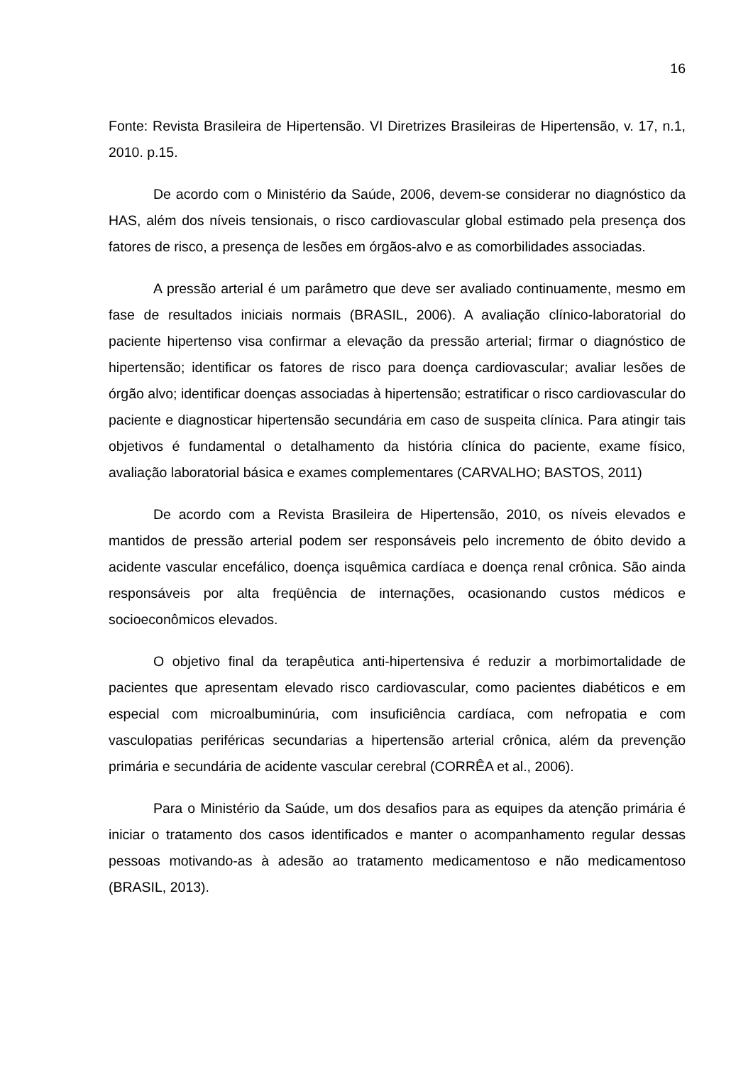16
Fonte: Revista Brasileira de Hipertensão. VI Diretrizes Brasileiras de Hipertensão, v. 17, n.1, 2010. p.15.
De acordo com o Ministério da Saúde, 2006, devem-se considerar no diagnóstico da HAS, além dos níveis tensionais, o risco cardiovascular global estimado pela presença dos fatores de risco, a presença de lesões em órgãos-alvo e as comorbilidades associadas.
A pressão arterial é um parâmetro que deve ser avaliado continuamente, mesmo em fase de resultados iniciais normais (BRASIL, 2006). A avaliação clínico-laboratorial do paciente hipertenso visa confirmar a elevação da pressão arterial; firmar o diagnóstico de hipertensão; identificar os fatores de risco para doença cardiovascular; avaliar lesões de órgão alvo; identificar doenças associadas à hipertensão; estratificar o risco cardiovascular do paciente e diagnosticar hipertensão secundária em caso de suspeita clínica. Para atingir tais objetivos é fundamental o detalhamento da história clínica do paciente, exame físico, avaliação laboratorial básica e exames complementares (CARVALHO; BASTOS, 2011)
De acordo com a Revista Brasileira de Hipertensão, 2010, os níveis elevados e mantidos de pressão arterial podem ser responsáveis pelo incremento de óbito devido a acidente vascular encefálico, doença isquêmica cardíaca e doença renal crônica. São ainda responsáveis por alta freqüência de internações, ocasionando custos médicos e socioeconômicos elevados.
O objetivo final da terapêutica anti-hipertensiva é reduzir a morbimortalidade de pacientes que apresentam elevado risco cardiovascular, como pacientes diabéticos e em especial com microalbuminúria, com insuficiência cardíaca, com nefropatia e com vasculopatias periféricas secundarias a hipertensão arterial crônica, além da prevenção primária e secundária de acidente vascular cerebral (CORRÊA et al., 2006).
Para o Ministério da Saúde, um dos desafios para as equipes da atenção primária é iniciar o tratamento dos casos identificados e manter o acompanhamento regular dessas pessoas motivando-as à adesão ao tratamento medicamentoso e não medicamentoso (BRASIL, 2013).